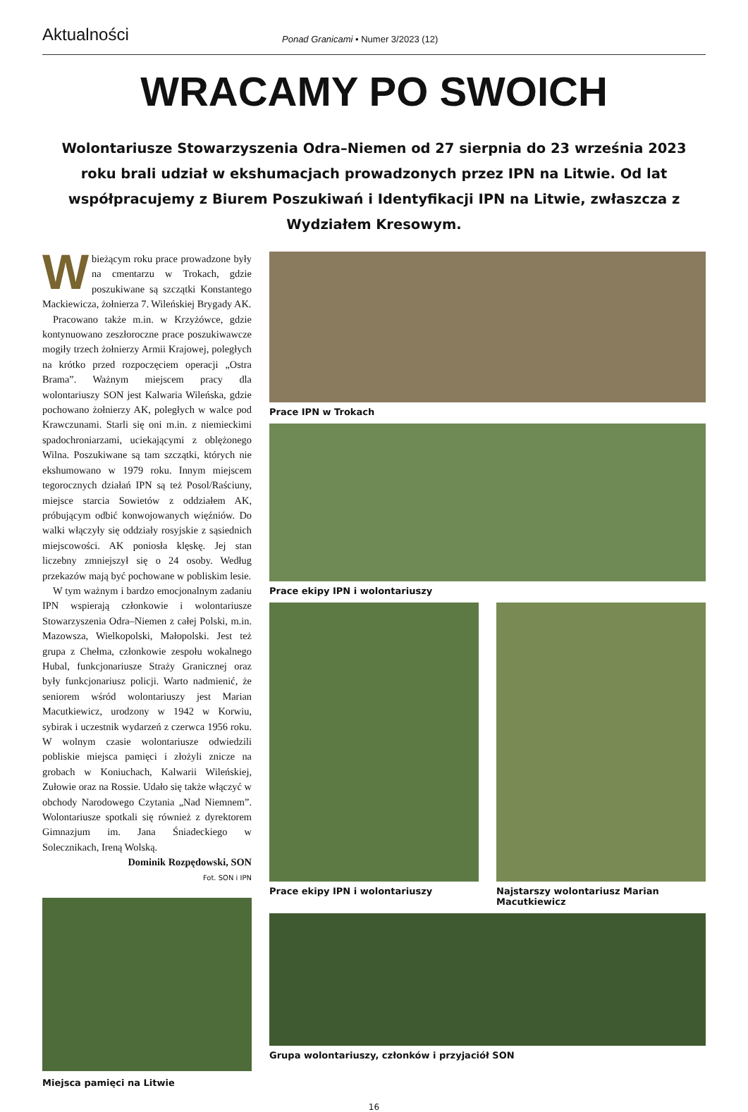Aktualności
Ponad Granicami • Numer 3/2023 (12)
WRACAMY PO SWOICH
Wolontariusze Stowarzyszenia Odra–Niemen od 27 sierpnia do 23 września 2023 roku brali udział w ekshumacjach prowadzonych przez IPN na Litwie. Od lat współpracujemy z Biurem Poszukiwań i Identyfikacji IPN na Litwie, zwłaszcza z Wydziałem Kresowym.
Wbieżącym roku prace prowadzone były na cmentarzu w Trokach, gdzie poszukiwane są szczątki Konstantego Mackiewicza, żołnierza 7. Wileńskiej Brygady AK.
Pracowano także m.in. w Krzyżówce, gdzie kontynuowano zeszłoroczne prace poszukiwawcze mogiły trzech żołnierzy Armii Krajowej, poległych na krótko przed rozpoczęciem operacji „Ostra Brama”. Ważnym miejscem pracy dla wolontariuszy SON jest Kalwaria Wileńska, gdzie pochowano żołnierzy AK, poległych w walce pod Krawczunami. Starli się oni m.in. z niemieckimi spadochroniarzami, uciekającymi z oblężonego Wilna. Poszukiwane są tam szczątki, których nie ekshumowano w 1979 roku. Innym miejscem tegorocznych działań IPN są też Posol/Raściuny, miejsce starcia Sowietów z oddziałem AK, próbującym odbić konwojowanych więźniów. Do walki włączyły się oddziały rosyjskie z sąsiednich miejscowości. AK poniosła klęskę. Jej stan liczebny zmniejszył się o 24 osoby. Według przekazów mają być pochowane w pobliskim lesie.
W tym ważnym i bardzo emocjonalnym zadaniu IPN wspierają członkowie i wolontariusze Stowarzyszenia Odra–Niemen z całej Polski, m.in. Mazowsza, Wielkopolski, Małopolski. Jest też grupa z Chełma, członkowie zespołu wokalnego Hubal, funkcjonariusze Straży Granicznej oraz były funkcjonariusz policji. Warto nadmienić, że seniorem wśród wolontariuszy jest Marian Macutkiewicz, urodzony w 1942 w Korwiu, sybirak i uczestnik wydarzeń z czerwca 1956 roku. W wolnym czasie wolontariusze odwiedzili pobliskie miejsca pamięci i złożyli znicze na grobach w Koniuchach, Kalwarii Wileńskiej, Zułowie oraz na Rossie. Udało się także włączyć w obchody Narodowego Czytania „Nad Niemnem”. Wolontariusze spotkali się również z dyrektorem Gimnazjum im. Jana Śniadeckiego w Solecznikach, Ireną Wolską.
Dominik Rozpędowski, SON
Fot. SON i IPN
Miejsca pamięci na Litwie
Prace IPN w Trokach
Prace ekipy IPN i wolontariuszy
Prace ekipy IPN i wolontariuszy
Najstarszy wolontariusz Marian Macutkiewicz
Grupa wolontariuszy, członków i przyjaciół SON
16